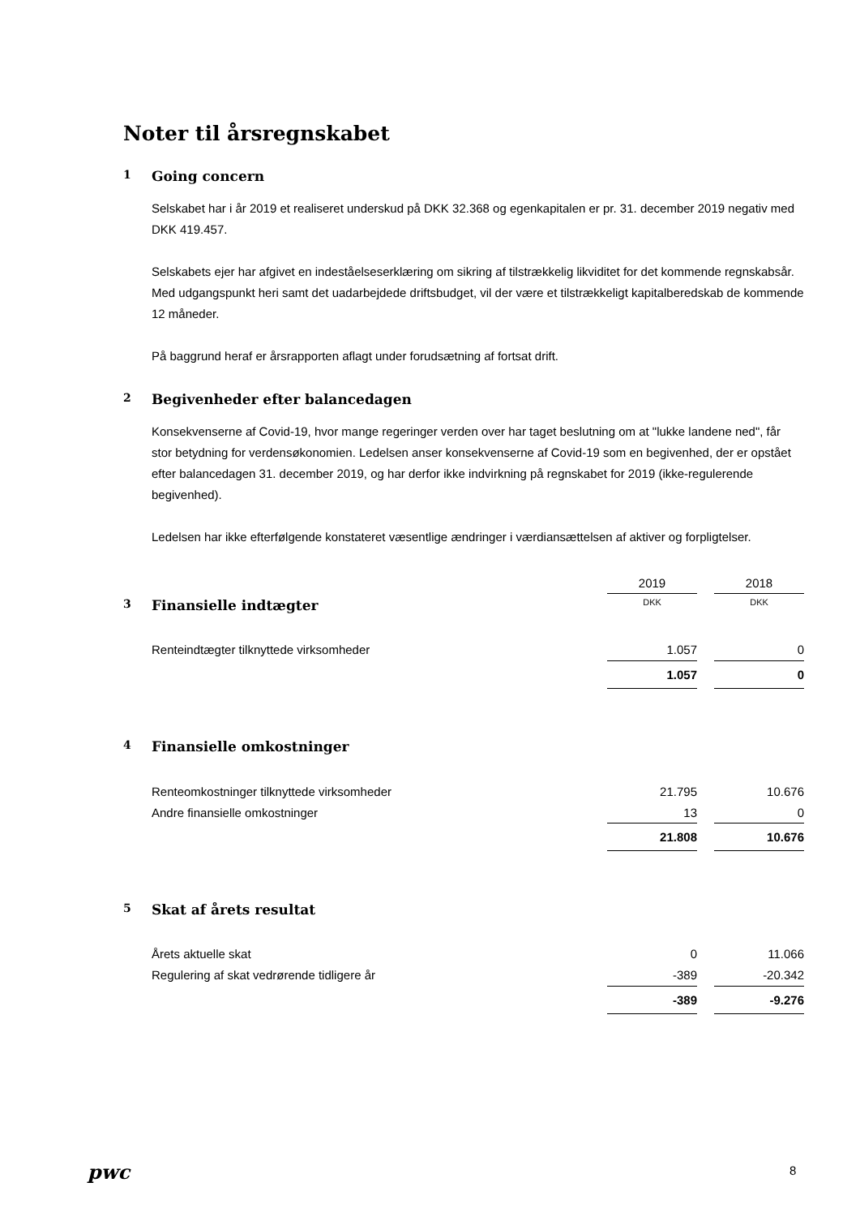Noter til årsregnskabet
1 Going concern
Selskabet har i år 2019 et realiseret underskud på DKK 32.368 og egenkapitalen er pr. 31. december 2019 negativ med DKK 419.457.
Selskabets ejer har afgivet en indeståelseserklæring om sikring af tilstrækkelig likviditet for det kommende regnskabsår. Med udgangspunkt heri samt det uadarbejdede driftsbudget, vil der være et tilstrækkeligt kapitalberedskab de kommende 12 måneder.
På baggrund heraf er årsrapporten aflagt under forudsætning af fortsat drift.
2 Begivenheder efter balancedagen
Konsekvenserne af Covid-19, hvor mange regeringer verden over har taget beslutning om at "lukke landene ned", får stor betydning for verdensøkonomien. Ledelsen anser konsekvenserne af Covid-19 som en begivenhed, der er opstået efter balancedagen 31. december 2019, og har derfor ikke indvirkning på regnskabet for 2019 (ikke-regulerende begivenhed).
Ledelsen har ikke efterfølgende konstateret væsentlige ændringer i værdiansættelsen af aktiver og forpligtelser.
| | 2019 | | 2018 |
| 3 Finansielle indtægter | DKK | | DKK |
| Renteindtægter tilknyttede virksomheder | 1.057 | | 0 |
| | 1.057 | | 0 |
| 4 Finansielle omkostninger | | | |
| Renteomkostninger tilknyttede virksomheder | 21.795 | | 10.676 |
| Andre finansielle omkostninger | 13 | | 0 |
| | 21.808 | | 10.676 |
| 5 Skat af årets resultat | | | |
| Årets aktuelle skat | 0 | | 11.066 |
| Regulering af skat vedrørende tidligere år | -389 | | -20.342 |
| | -389 | | -9.276 |
pwc 8